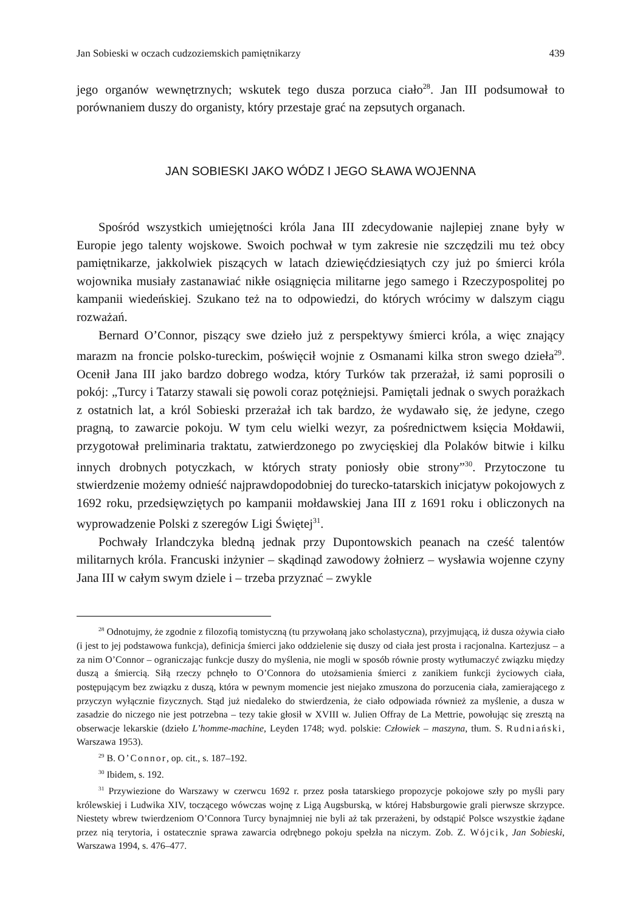Jan Sobieski w oczach cudzoziemskich pamiętnikarzy 439
jego organów wewnętrznych; wskutek tego dusza porzuca ciało<sup>28</sup>. Jan III podsumował to porównaniem duszy do organisty, który przestaje grać na zepsutych organach.
JAN SOBIESKI JAKO WÓDZ I JEGO SŁAWA WOJENNA
Spośród wszystkich umiejętności króla Jana III zdecydowanie najlepiej znane były w Europie jego talenty wojskowe. Swoich pochwał w tym zakresie nie szczędzili mu też obcy pamiętnikarze, jakkolwiek piszących w latach dziewięćdziesiątych czy już po śmierci króla wojownika musiały zastanawiać nikłe osiągnięcia militarne jego samego i Rzeczypospolitej po kampanii wiedeńskiej. Szukano też na to odpowiedzi, do których wrócimy w dalszym ciągu rozważań.
Bernard O’Connor, piszący swe dzieło już z perspektywy śmierci króla, a więc znający marazm na froncie polsko-tureckim, poświęcił wojnie z Osmanami kilka stron swego dzieła<sup>29</sup>. Ocenił Jana III jako bardzo dobrego wodza, który Turków tak przerażał, iż sami poprosili o pokój: „Turcy i Tatarzy stawali się powoli coraz potężniejsi. Pamiętali jednak o swych porażkach z ostatnich lat, a król Sobieski przerażał ich tak bardzo, że wydawało się, że jedyne, czego pragną, to zawarcie pokoju. W tym celu wielki wezyr, za pośrednictwem księcia Mołdawii, przygotował preliminaria traktatu, zatwierdzonego po zwycięskiej dla Polaków bitwie i kilku innych drobnych potyczkach, w których straty poniosły obie strony”<sup>30</sup>. Przytoczone tu stwierdzenie możemy odnieść najprawdopodobniej do turecko-tatarskich inicjatyw pokojowych z 1692 roku, przedsięwziętych po kampanii mołdawskiej Jana III z 1691 roku i obliczonych na wyprowadzenie Polski z szeregów Ligi Świętej<sup>31</sup>.
Pochwały Irlandczyka bledną jednak przy Dupontowskich peanach na cześć talentów militarnych króla. Francuski inżynier – skądinąd zawodowy żołnierz – wysławia wojenne czyny Jana III w całym swym dziele i – trzeba przyznać – zwykle
<sup>28</sup> Odnotujmy, że zgodnie z filozofią tomistyczną (tu przywołaną jako scholastyczna), przyjmującą, iż dusza ożywia ciało (i jest to jej podstawowa funkcja), definicja śmierci jako oddzielenie się duszy od ciała jest prosta i racjonalna. Kartezjusz – a za nim O’Connor – ograniczając funkcje duszy do myślenia, nie mogli w sposób równie prosty wytłumaczyć związku między duszą a śmiercią. Siłą rzeczy pchnęło to O’Connora do utożsamienia śmierci z zanikiem funkcji życiowych ciała, postępującym bez związku z duszą, która w pewnym momencie jest niejako zmuszona do porzucenia ciała, zamierającego z przyczyn wyłącznie fizycznych. Stąd już niedaleko do stwierdzenia, że ciało odpowiada również za myślenie, a dusza w zasadzie do niczego nie jest potrzebna – tezy takie głosił w XVIII w. Julien Offray de La Mettrie, powołując się zresztą na obserwacje lekarskie (dzieło L’homme-machine, Leyden 1748; wyd. polskie: Człowiek – maszyna, tłum. S. Rudniański, Warszawa 1953).
<sup>29</sup> B. O’Connor, op. cit., s. 187–192.
<sup>30</sup> Ibidem, s. 192.
<sup>31</sup> Przywiezione do Warszawy w czerwcu 1692 r. przez posła tatarskiego propozycje pokojowe szły po myśli pary królewskiej i Ludwika XIV, toczącego wówczas wojnę z Ligą Augsburską, w której Habsburgowie grali pierwsze skrzypce. Niestety wbrew twierdzeniom O’Connora Turcy bynajmniej nie byli aż tak przerażeni, by odstąpić Polsce wszystkie żądane przez nią terytoria, i ostatecznie sprawa zawarcia odrębnego pokoju spełzła na niczym. Zob. Z. Wójcik, Jan Sobieski, Warszawa 1994, s. 476–477.